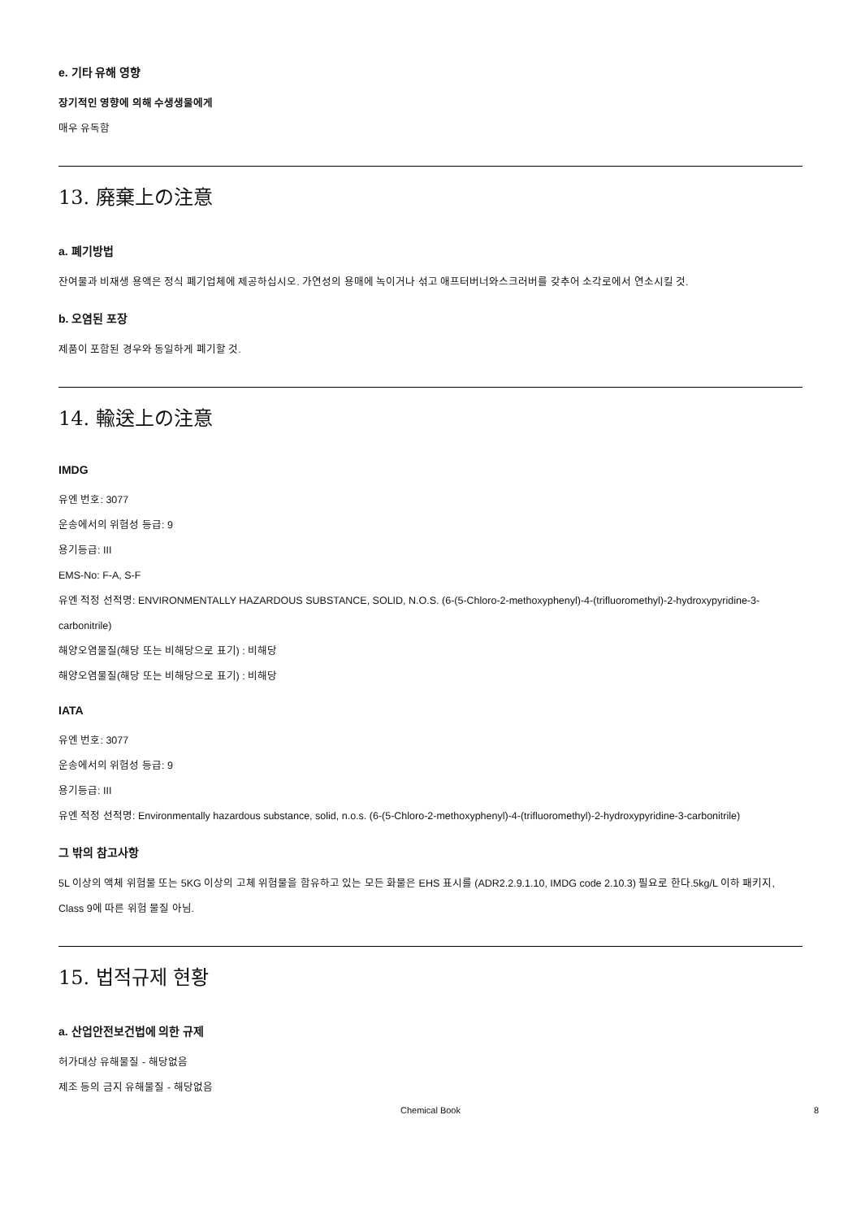e. 기타 유해 영향
장기적인 영향에 의해 수생생물에게
매우 유독함
13. 廃棄上の注意
a. 폐기방법
잔여물과 비재생 용액은 정식 폐기업체에 제공하십시오. 가연성의 용매에 녹이거나 섞고 애프터버너와스크러버를 갖추어 소각로에서 연소시킬 것.
b. 오염된 포장
제품이 포함된 경우와 동일하게 폐기할 것.
14. 輸送上の注意
IMDG
유엔 번호: 3077
운송에서의 위험성 등급: 9
용기등급: III
EMS-No: F-A, S-F
유엔 적정 선적명: ENVIRONMENTALLY HAZARDOUS SUBSTANCE, SOLID, N.O.S. (6-(5-Chloro-2-methoxyphenyl)-4-(trifluoromethyl)-2-hydroxypyridine-3-carbonitrile)
해양오염물질(해당 또는 비해당으로 표기) : 비해당
해양오염물질(해당 또는 비해당으로 표기) : 비해당
IATA
유엔 번호: 3077
운송에서의 위험성 등급: 9
용기등급: III
유엔 적정 선적명: Environmentally hazardous substance, solid, n.o.s. (6-(5-Chloro-2-methoxyphenyl)-4-(trifluoromethyl)-2-hydroxypyridine-3-carbonitrile)
그 밖의 참고사항
5L 이상의 액체 위험물 또는 5KG 이상의 고체 위험물을 함유하고 있는 모든 화물은 EHS 표시를 (ADR2.2.9.1.10, IMDG code 2.10.3) 필요로 한다.5kg/L 이하 패키지, Class 9에 따른 위험 물질 아님.
15. 법적규제 현황
a. 산업안전보건법에 의한 규제
허가대상 유해물질 - 해당없음
제조 등의 금지 유해물질 - 해당없음
Chemical Book 8